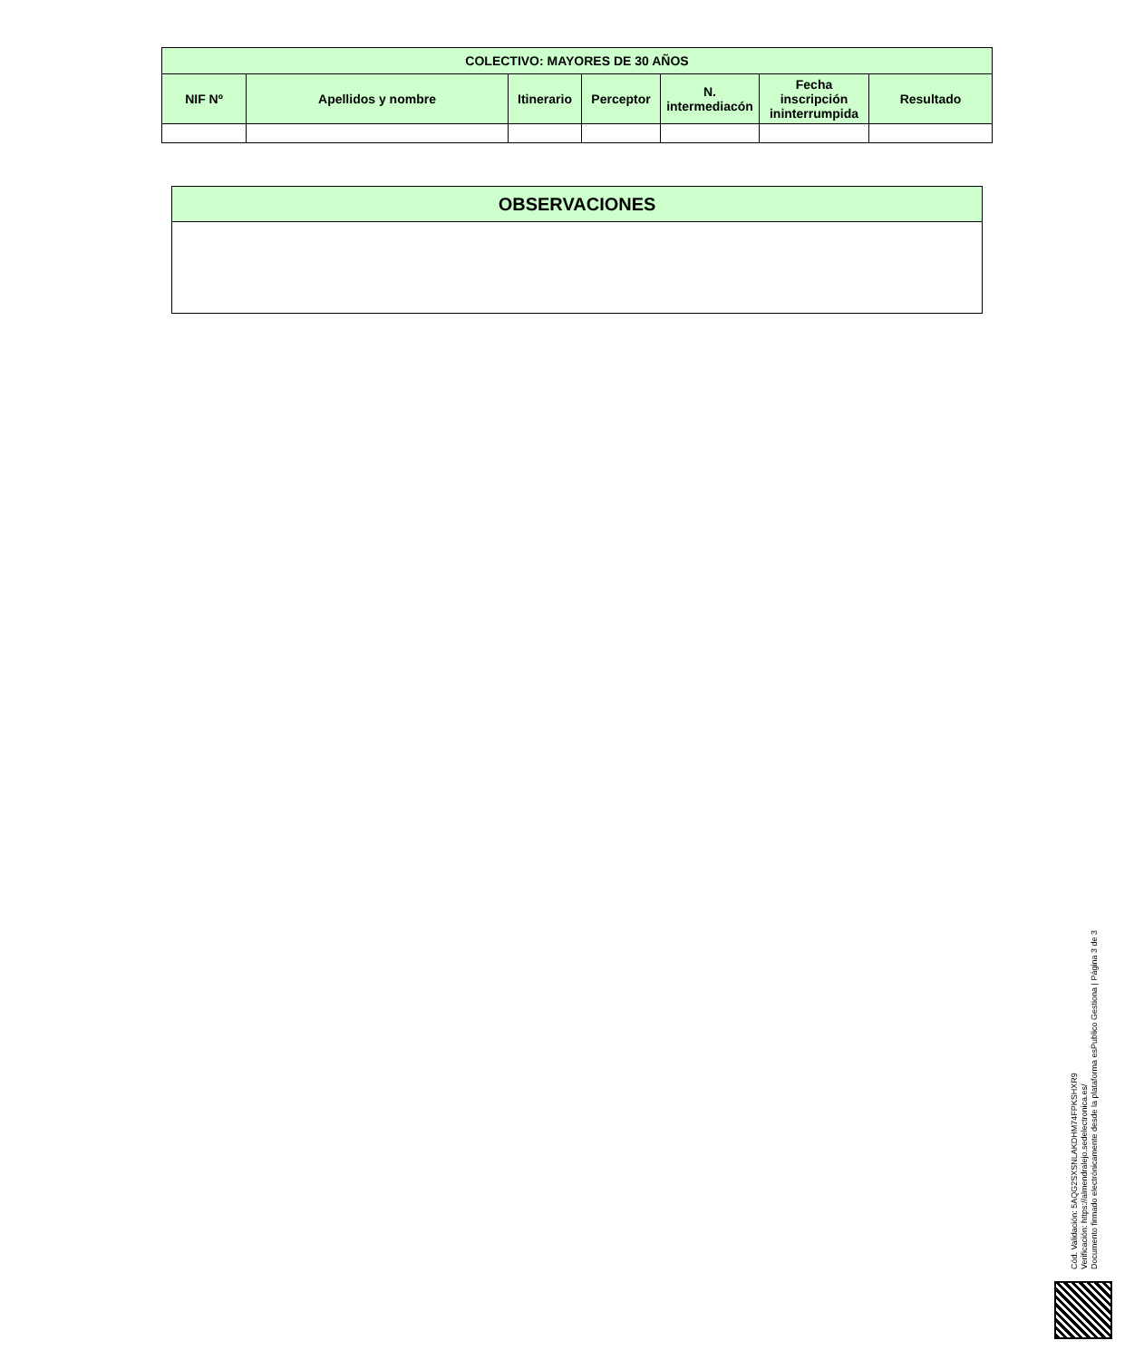| COLECTIVO: MAYORES DE 30 AÑOS | | | | | | |
| --- | --- | --- | --- | --- | --- | --- |
| NIF Nº | Apellidos y nombre | Itinerario | Perceptor | N. intermediacón | Fecha inscripción ininterrumpida | Resultado |
| OBSERVACIONES |
| --- |
Cód. Validación: 5AQG2SXSNLAKDHM74FPKSHXR9
Verificación: https://almendralejo.sedelectronica.es/
Documento firmado electrónicamente desde la plataforma esPublico Gestiona | Página 3 de 3